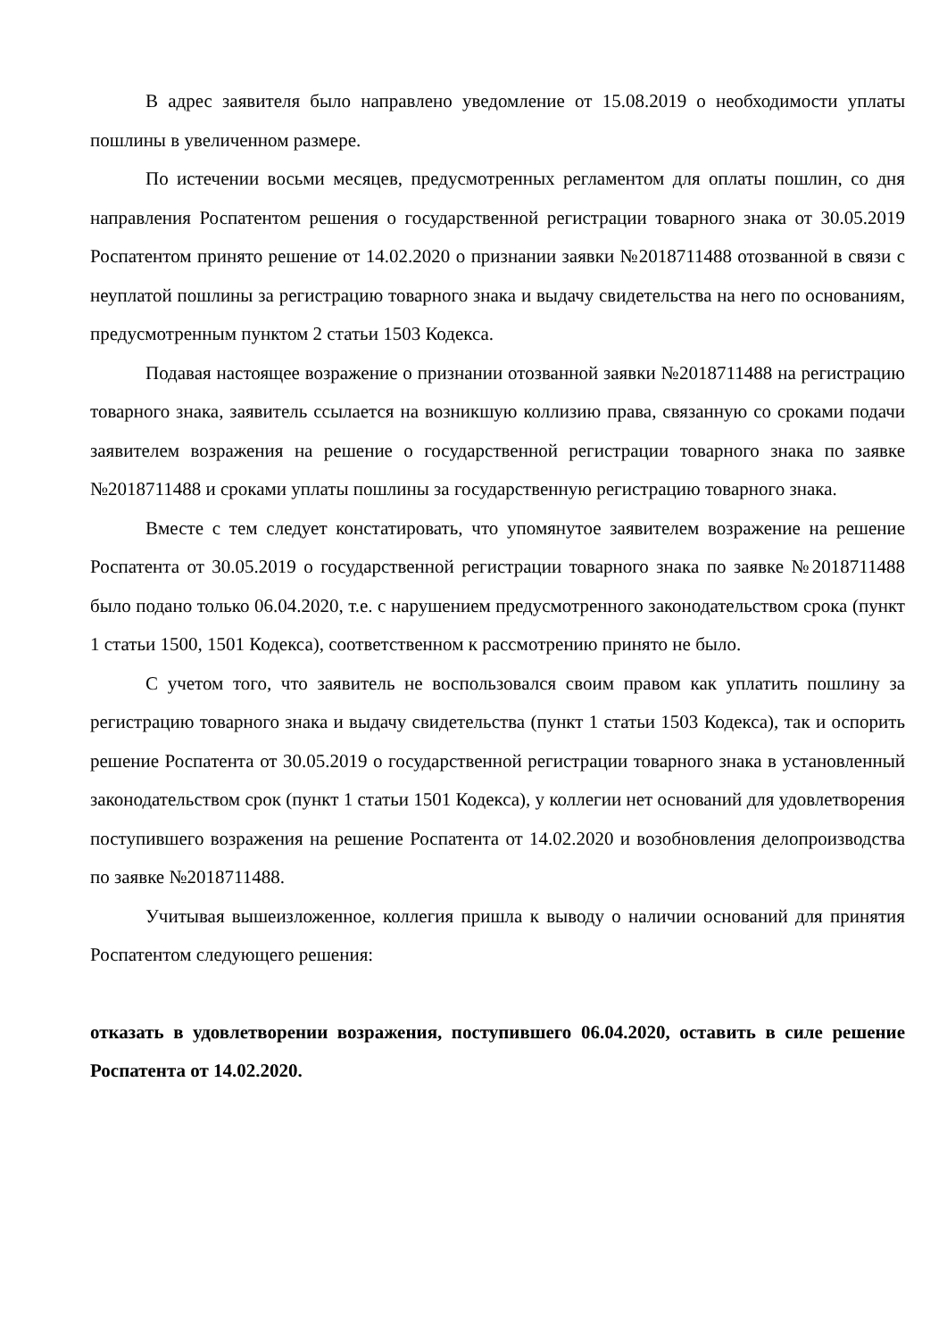В адрес заявителя было направлено уведомление от 15.08.2019 о необходимости уплаты пошлины в увеличенном размере.
По истечении восьми месяцев, предусмотренных регламентом для оплаты пошлин, со дня направления Роспатентом решения о государственной регистрации товарного знака от 30.05.2019 Роспатентом принято решение от 14.02.2020 о признании заявки №2018711488 отозванной в связи с неуплатой пошлины за регистрацию товарного знака и выдачу свидетельства на него по основаниям, предусмотренным пунктом 2 статьи 1503 Кодекса.
Подавая настоящее возражение о признании отозванной заявки №2018711488 на регистрацию товарного знака, заявитель ссылается на возникшую коллизию права, связанную со сроками подачи заявителем возражения на решение о государственной регистрации товарного знака по заявке №2018711488 и сроками уплаты пошлины за государственную регистрацию товарного знака.
Вместе с тем следует констатировать, что упомянутое заявителем возражение на решение Роспатента от 30.05.2019 о государственной регистрации товарного знака по заявке №2018711488 было подано только 06.04.2020, т.е. с нарушением предусмотренного законодательством срока (пункт 1 статьи 1500, 1501 Кодекса), соответственном к рассмотрению принято не было.
С учетом того, что заявитель не воспользовался своим правом как уплатить пошлину за регистрацию товарного знака и выдачу свидетельства (пункт 1 статьи 1503 Кодекса), так и оспорить решение Роспатента от 30.05.2019 о государственной регистрации товарного знака в установленный законодательством срок (пункт 1 статьи 1501 Кодекса), у коллегии нет оснований для удовлетворения поступившего возражения на решение Роспатента от 14.02.2020 и возобновления делопроизводства по заявке №2018711488.
Учитывая вышеизложенное, коллегия пришла к выводу о наличии оснований для принятия Роспатентом следующего решения:
отказать в удовлетворении возражения, поступившего 06.04.2020, оставить в силе решение Роспатента от 14.02.2020.